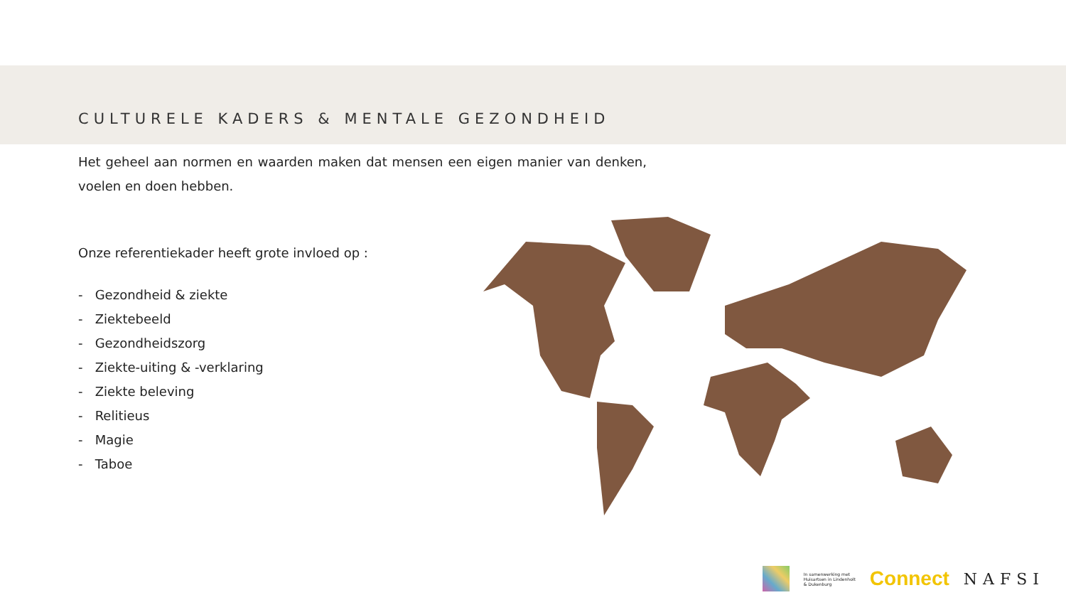CULTURELE KADERS & MENTALE GEZONDHEID
Het geheel aan normen en waarden maken dat mensen een eigen manier van denken, voelen en doen hebben.
Onze referentiekader heeft grote invloed op :
- Gezondheid & ziekte
- Ziektebeeld
- Gezondheidszorg
- Ziekte-uiting & -verklaring
- Ziekte beleving
- Relitieus
- Magie
- Taboe
In samenwerking met
Huisartsen in Lindenholt
& Dukenburg
Connect
NAFSI